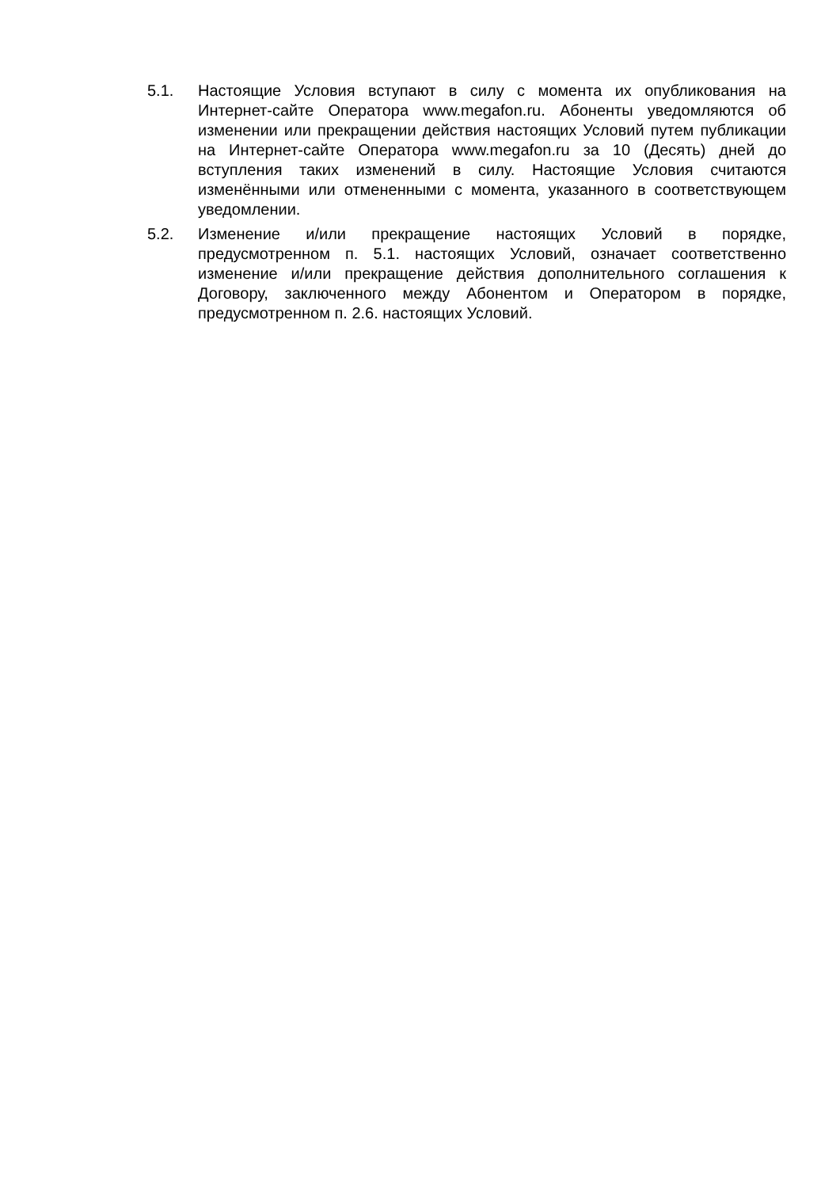5.1. Настоящие Условия вступают в силу с момента их опубликования на Интернет-сайте Оператора www.megafon.ru. Абоненты уведомляются об изменении или прекращении действия настоящих Условий путем публикации на Интернет-сайте Оператора www.megafon.ru за 10 (Десять) дней до вступления таких изменений в силу. Настоящие Условия считаются изменёнными или отмененными с момента, указанного в соответствующем уведомлении.
5.2. Изменение и/или прекращение настоящих Условий в порядке, предусмотренном п. 5.1. настоящих Условий, означает соответственно изменение и/или прекращение действия дополнительного соглашения к Договору, заключенного между Абонентом и Оператором в порядке, предусмотренном п. 2.6. настоящих Условий.